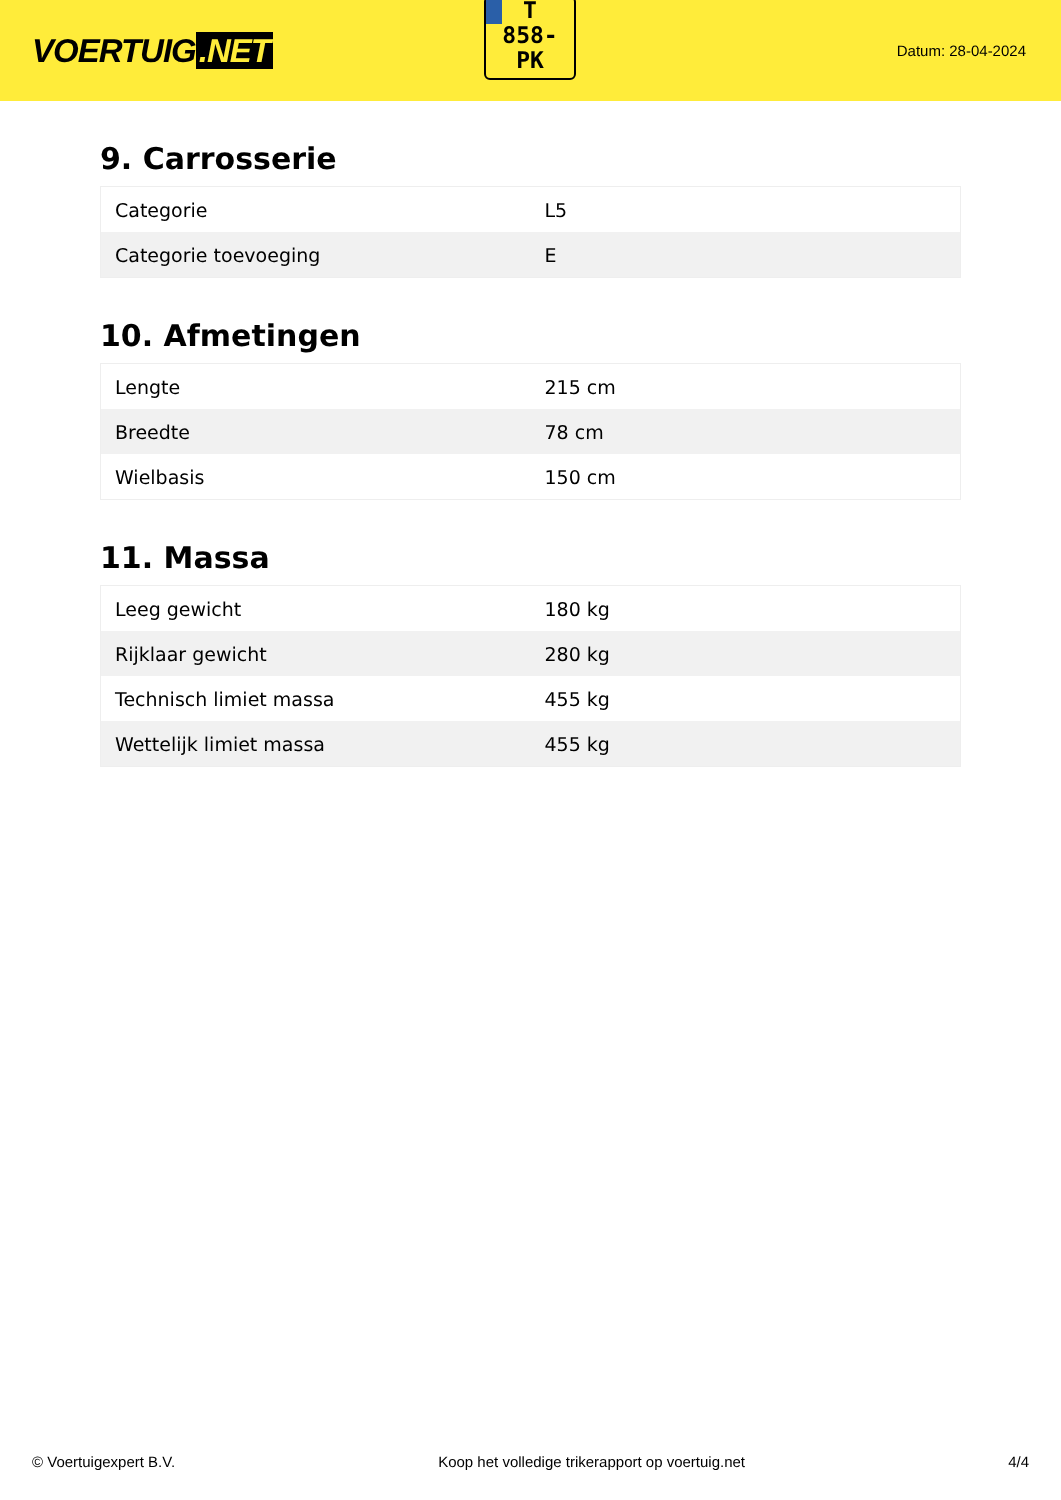VOERTUIG.NET
T
858-
PK
Datum: 28-04-2024
9. Carrosserie
| Categorie | L5 |
| Categorie toevoeging | E |
10. Afmetingen
| Lengte | 215 cm |
| Breedte | 78 cm |
| Wielbasis | 150 cm |
11. Massa
| Leeg gewicht | 180 kg |
| Rijklaar gewicht | 280 kg |
| Technisch limiet massa | 455 kg |
| Wettelijk limiet massa | 455 kg |
© Voertuigexpert B.V. Koop het volledige trikerapport op voertuig.net 4/4